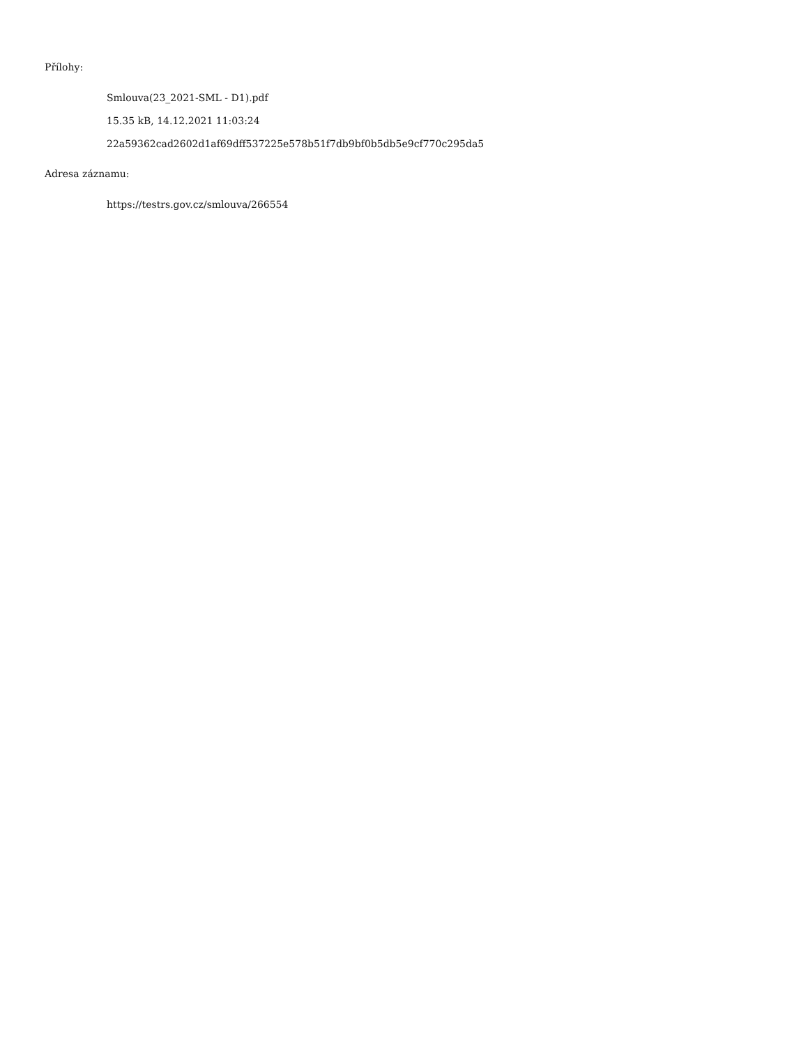Přílohy:
Smlouva(23_2021-SML - D1).pdf
15.35 kB, 14.12.2021 11:03:24
22a59362cad2602d1af69dff537225e578b51f7db9bf0b5db5e9cf770c295da5
Adresa záznamu:
https://testrs.gov.cz/smlouva/266554